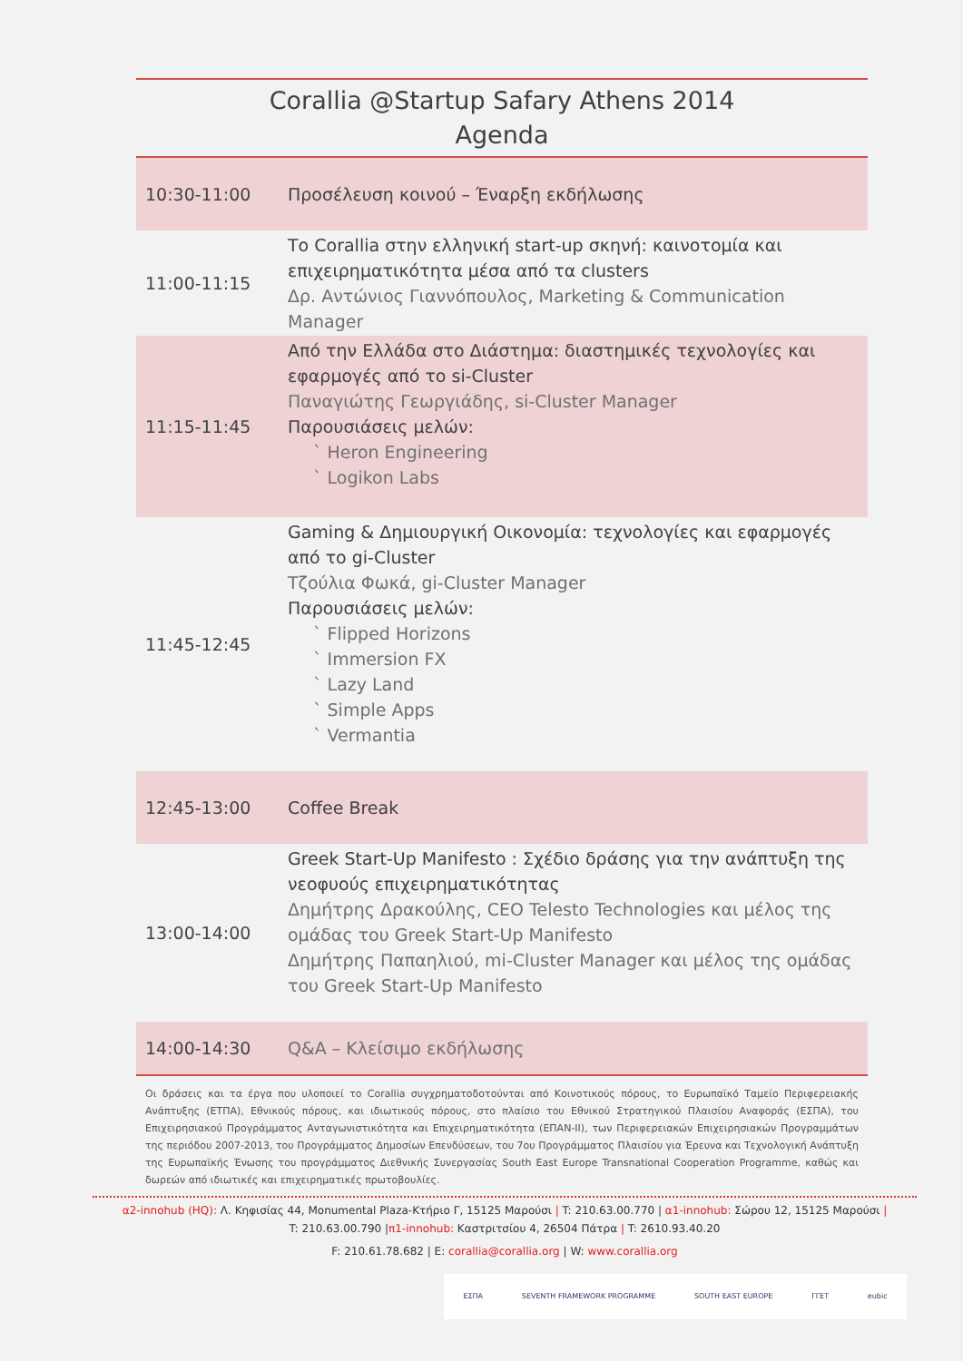Corallia @Startup Safary Athens 2014
Agenda
| 10:30-11:00 | Προσέλευση κοινού – Έναρξη εκδήλωσης |
| 11:00-11:15 | Το Corallia στην ελληνική start-up σκηνή: καινοτομία και επιχειρηματικότητα μέσα από τα clusters Δρ. Αντώνιος Γιαννόπουλος, Marketing & Communication Manager |
| 11:15-11:45 | Από την Ελλάδα στο Διάστημα: διαστημικές τεχνολογίες και εφαρμογές από το si-Cluster Παναγιώτης Γεωργιάδης, si-Cluster Manager Παρουσιάσεις μελών: ` Heron Engineering ` Logikon Labs |
| 11:45-12:45 | Gaming & Δημιουργική Οικονομία: τεχνολογίες και εφαρμογές από το gi-Cluster Τζούλια Φωκά, gi-Cluster Manager Παρουσιάσεις μελών: ` Flipped Horizons ` Immersion FX ` Lazy Land ` Simple Apps ` Vermantia |
| 12:45-13:00 | Coffee Break |
| 13:00-14:00 | Greek Start-Up Manifesto : Σχέδιο δράσης για την ανάπτυξη της νεοφυούς επιχειρηματικότητας Δημήτρης Δρακούλης, CEO Telesto Technologies και μέλος της ομάδας του Greek Start-Up Manifesto Δημήτρης Παπαηλιού, mi-Cluster Manager και μέλος της ομάδας του Greek Start-Up Manifesto |
| 14:00-14:30 | Q&A – Κλείσιμο εκδήλωσης |
Οι δράσεις και τα έργα που υλοποιεί το Corallia συγχρηματοδοτούνται από Κοινοτικούς πόρους, το Ευρωπαϊκό Ταμείο Περιφερειακής Ανάπτυξης (ΕΤΠΑ), Εθνικούς πόρους, και ιδιωτικούς πόρους, στο πλαίσιο του Εθνικού Στρατηγικού Πλαισίου Αναφοράς (ΕΣΠΑ), του Επιχειρησιακού Προγράμματος Ανταγωνιστικότητα και Επιχειρηματικότητα (ΕΠΑΝ-ΙΙ), των Περιφερειακών Επιχειρησιακών Προγραμμάτων της περιόδου 2007-2013, του Προγράμματος Δημοσίων Επενδύσεων, του 7ου Προγράμματος Πλαισίου για Έρευνα και Τεχνολογική Ανάπτυξη της Ευρωπαϊκής Ένωσης του προγράμματος Διεθνικής Συνεργασίας South East Europe Transnational Cooperation Programme, καθώς και δωρεών από ιδιωτικές και επιχειρηματικές πρωτοβουλίες.
α2-innohub (HQ): Λ. Κηφισίας 44, Monumental Plaza-Κτήριο Γ, 15125 Μαρούσι | T: 210.63.00.770 | α1-innohub: Σώρου 12, 15125 Μαρούσι |
T: 210.63.00.790 |π1-innohub: Καστριτσίου 4, 26504 Πάτρα | T: 2610.93.40.20
F: 210.61.78.682 | E: corallia@corallia.org | W: www.corallia.org
ΕΣΠΑ SEVENTH FRAMEWORK PROGRAMME SOUTH EAST EUROPE ΓΓΕΤ eubic